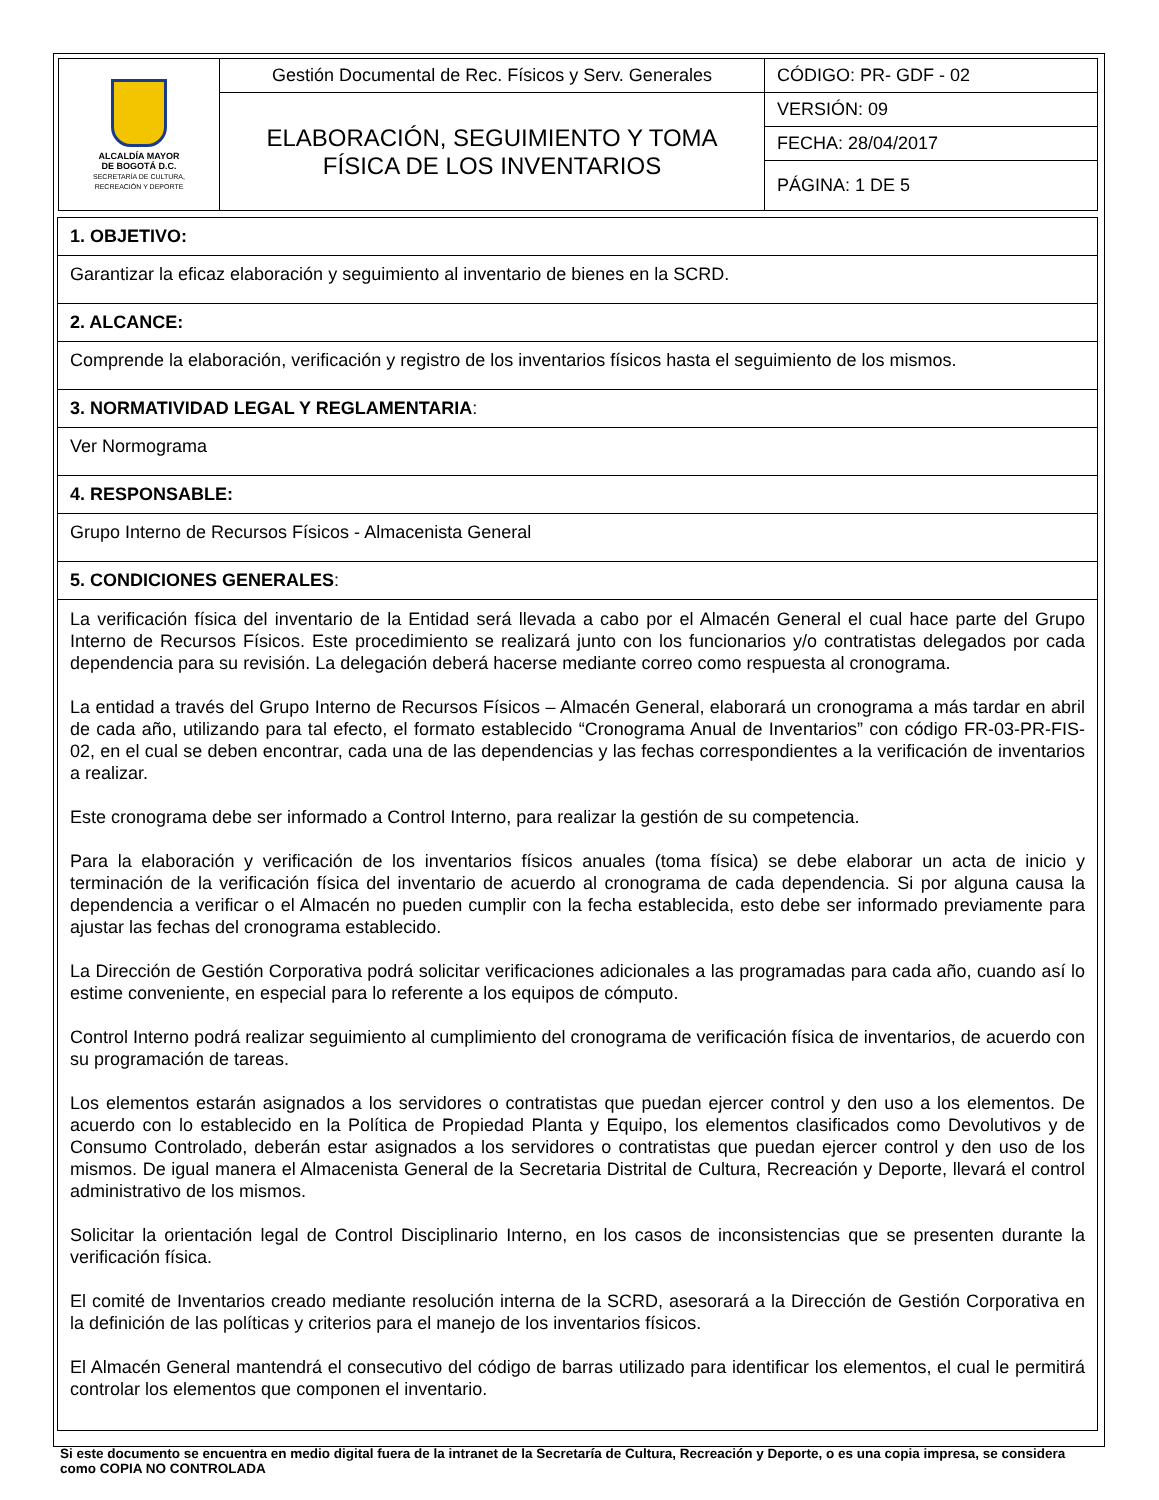| ALCALDÍA MAYOR DE BOGOTÁ D.C. SECRETARÍA DE CULTURA, RECREACIÓN Y DEPORTE | Gestión Documental de Rec. Físicos y Serv. Generales | CÓDIGO: PR- GDF - 02 |
| | ELABORACIÓN, SEGUIMIENTO Y TOMA FÍSICA DE LOS INVENTARIOS | VERSIÓN: 09 |
| | | FECHA: 28/04/2017 |
| | | PÁGINA: 1 DE 5 |
| 1. OBJETIVO: |
| Garantizar la eficaz elaboración y seguimiento al inventario de bienes en la SCRD. |
| 2. ALCANCE: |
| Comprende la elaboración, verificación y registro de los inventarios físicos hasta el seguimiento de los mismos. |
| 3. NORMATIVIDAD LEGAL Y REGLAMENTARIA : |
| Ver Normograma |
| 4. RESPONSABLE: |
| Grupo Interno de Recursos Físicos - Almacenista General |
| 5. CONDICIONES GENERALES : |
| La verificación física del inventario de la Entidad será llevada a cabo por el Almacén General el cual hace parte del Grupo Interno de Recursos Físicos. Este procedimiento se realizará junto con los funcionarios y/o contratistas delegados por cada dependencia para su revisión. La delegación deberá hacerse mediante correo como respuesta al cronograma. La entidad a través del Grupo Interno de Recursos Físicos – Almacén General, elaborará un cronograma a más tardar en abril de cada año, utilizando para tal efecto, el formato establecido “Cronograma Anual de Inventarios” con código FR-03-PR-FIS-02, en el cual se deben encontrar, cada una de las dependencias y las fechas correspondientes a la verificación de inventarios a realizar. Este cronograma debe ser informado a Control Interno, para realizar la gestión de su competencia. Para la elaboración y verificación de los inventarios físicos anuales (toma física) se debe elaborar un acta de inicio y terminación de la verificación física del inventario de acuerdo al cronograma de cada dependencia. Si por alguna causa la dependencia a verificar o el Almacén no pueden cumplir con la fecha establecida, esto debe ser informado previamente para ajustar las fechas del cronograma establecido. La Dirección de Gestión Corporativa podrá solicitar verificaciones adicionales a las programadas para cada año, cuando así lo estime conveniente, en especial para lo referente a los equipos de cómputo. Control Interno podrá realizar seguimiento al cumplimiento del cronograma de verificación física de inventarios, de acuerdo con su programación de tareas. Los elementos estarán asignados a los servidores o contratistas que puedan ejercer control y den uso a los elementos. De acuerdo con lo establecido en la Política de Propiedad Planta y Equipo, los elementos clasificados como Devolutivos y de Consumo Controlado, deberán estar asignados a los servidores o contratistas que puedan ejercer control y den uso de los mismos. De igual manera el Almacenista General de la Secretaria Distrital de Cultura, Recreación y Deporte, llevará el control administrativo de los mismos. Solicitar la orientación legal de Control Disciplinario Interno, en los casos de inconsistencias que se presenten durante la verificación física. El comité de Inventarios creado mediante resolución interna de la SCRD, asesorará a la Dirección de Gestión Corporativa en la definición de las políticas y criterios para el manejo de los inventarios físicos. El Almacén General mantendrá el consecutivo del código de barras utilizado para identificar los elementos, el cual le permitirá controlar los elementos que componen el inventario. |
Si este documento se encuentra en medio digital fuera de la intranet de la Secretaría de Cultura, Recreación y Deporte, o es una copia impresa, se considera como COPIA NO CONTROLADA